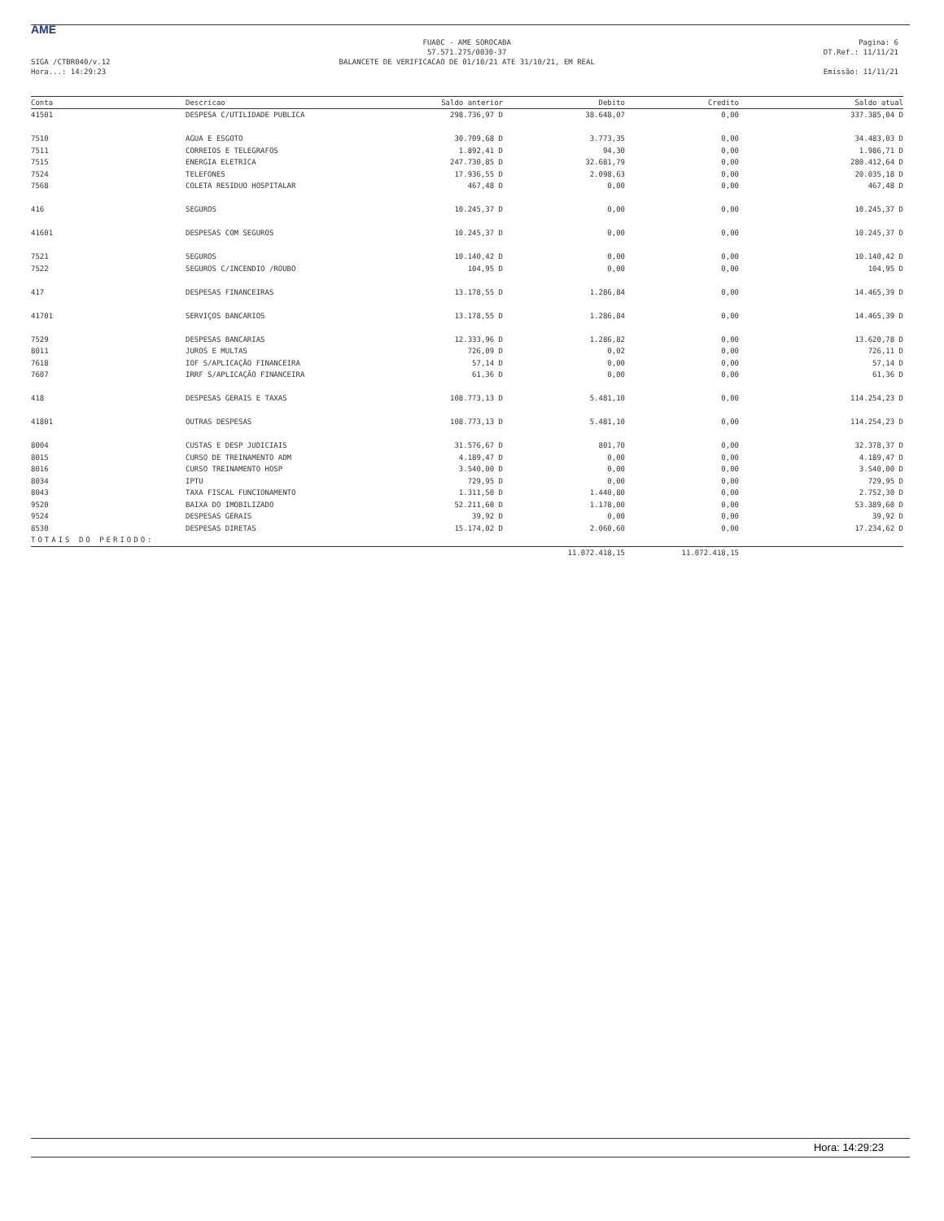AME
SIGA /CTBR040/v.12
Hora...: 14:29:23
FUABC - AME SOROCABA
57.571.275/0030-37
BALANCETE DE VERIFICACAO DE 01/10/21 ATE 31/10/21, EM REAL
Pagina: 6
DT.Ref.: 11/11/21
Emissão: 11/11/21
| Conta | Descricao | Saldo anterior | Debito | Credito | Saldo atual |
| --- | --- | --- | --- | --- | --- |
| 41501 | DESPESA C/UTILIDADE PUBLICA | 298.736,97 D | 38.648,07 | 0,00 | 337.385,04 D |
| 7510 | AGUA E ESGOTO | 30.709,68 D | 3.773,35 | 0,00 | 34.483,03 D |
| 7511 | CORREIOS E TELEGRAFOS | 1.892,41 D | 94,30 | 0,00 | 1.986,71 D |
| 7515 | ENERGIA ELETRICA | 247.730,85 D | 32.681,79 | 0,00 | 280.412,64 D |
| 7524 | TELEFONES | 17.936,55 D | 2.098,63 | 0,00 | 20.035,18 D |
| 7568 | COLETA RESIDUO HOSPITALAR | 467,48 D | 0,00 | 0,00 | 467,48 D |
| 416 | SEGUROS | 10.245,37 D | 0,00 | 0,00 | 10.245,37 D |
| 41601 | DESPESAS COM SEGUROS | 10.245,37 D | 0,00 | 0,00 | 10.245,37 D |
| 7521 | SEGUROS | 10.140,42 D | 0,00 | 0,00 | 10.140,42 D |
| 7522 | SEGUROS C/INCENDIO /ROUBO | 104,95 D | 0,00 | 0,00 | 104,95 D |
| 417 | DESPESAS FINANCEIRAS | 13.178,55 D | 1.286,84 | 0,00 | 14.465,39 D |
| 41701 | SERVIÇOS BANCARIOS | 13.178,55 D | 1.286,84 | 0,00 | 14.465,39 D |
| 7529 | DESPESAS BANCARIAS | 12.333,96 D | 1.286,82 | 0,00 | 13.620,78 D |
| 8011 | JUROS E MULTAS | 726,09 D | 0,02 | 0,00 | 726,11 D |
| 7618 | IOF S/APLICAÇÃO FINANCEIRA | 57,14 D | 0,00 | 0,00 | 57,14 D |
| 7607 | IRRF S/APLICAÇÃO FINANCEIRA | 61,36 D | 0,00 | 0,00 | 61,36 D |
| 418 | DESPESAS GERAIS E TAXAS | 108.773,13 D | 5.481,10 | 0,00 | 114.254,23 D |
| 41801 | OUTRAS DESPESAS | 108.773,13 D | 5.481,10 | 0,00 | 114.254,23 D |
| 8004 | CUSTAS E DESP JUDICIAIS | 31.576,67 D | 801,70 | 0,00 | 32.378,37 D |
| 8015 | CURSO DE TREINAMENTO ADM | 4.189,47 D | 0,00 | 0,00 | 4.189,47 D |
| 8016 | CURSO TREINAMENTO HOSP | 3.540,00 D | 0,00 | 0,00 | 3.540,00 D |
| 8034 | IPTU | 729,95 D | 0,00 | 0,00 | 729,95 D |
| 8043 | TAXA FISCAL FUNCIONAMENTO | 1.311,50 D | 1.440,80 | 0,00 | 2.752,30 D |
| 9520 | BAIXA DO IMOBILIZADO | 52.211,60 D | 1.178,00 | 0,00 | 53.389,60 D |
| 9524 | DESPESAS GERAIS | 39,92 D | 0,00 | 0,00 | 39,92 D |
| 8530 | DESPESAS DIRETAS | 15.174,02 D | 2.060,60 | 0,00 | 17.234,62 D |
| TOTAIS DO PERIODO: | | | | | |
| | | | 11.072.418,15 | 11.072.418,15 | |
Hora: 14:29:23